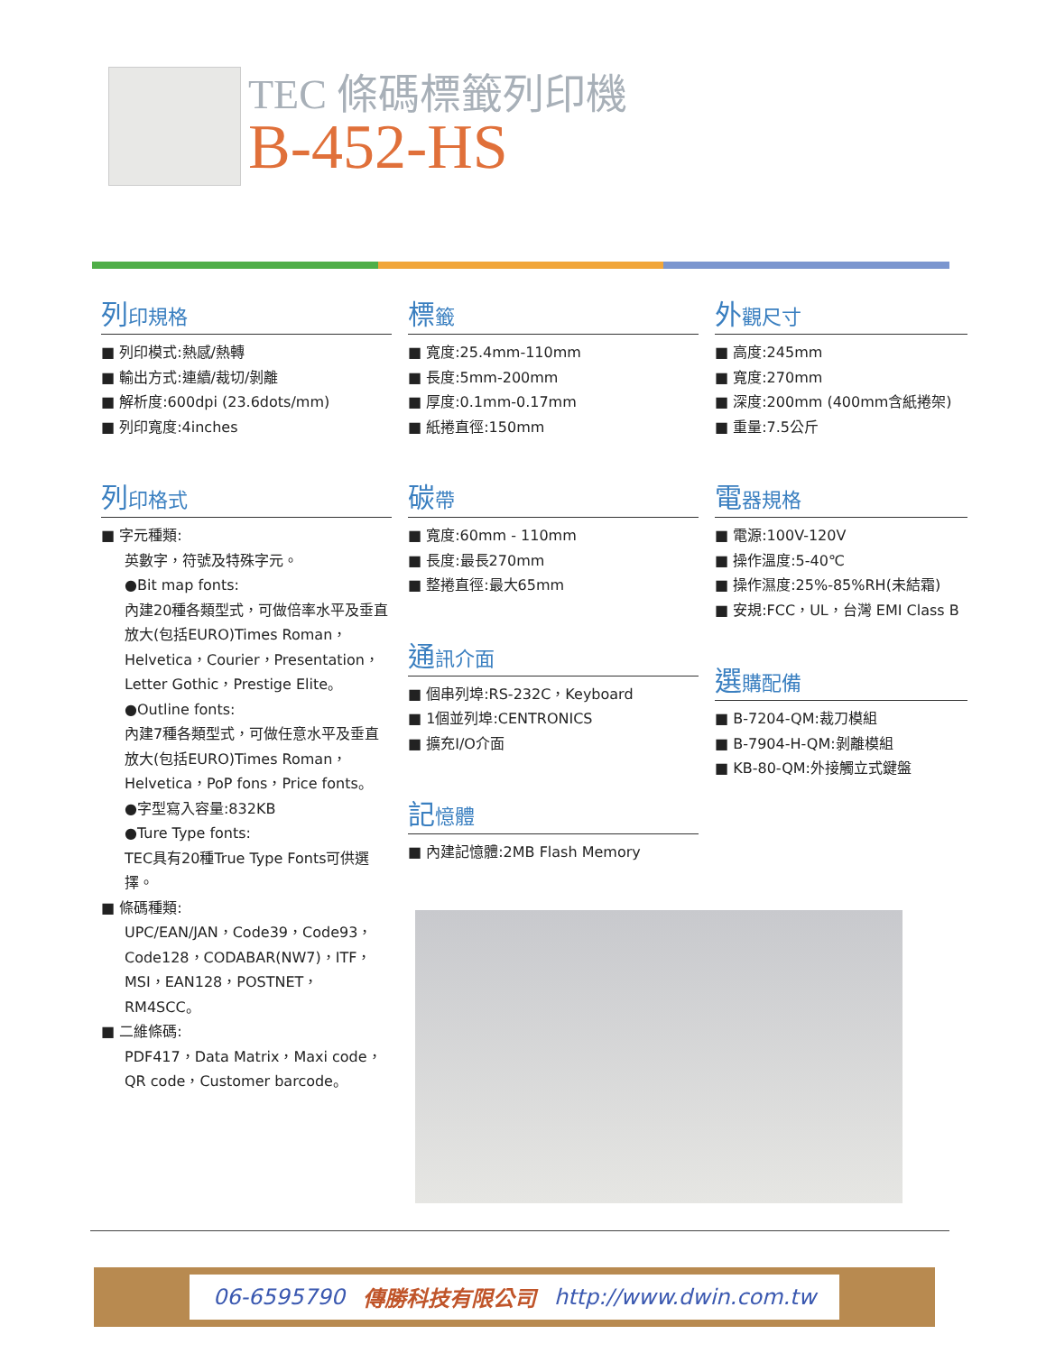TEC 條碼標籤列印機
B-452-HS
列印規格
■ 列印模式:熱感/熱轉
■ 輸出方式:連續/裁切/剝離
■ 解析度:600dpi (23.6dots/mm)
■ 列印寬度:4inches
列印格式
■ 字元種類:
英數字，符號及特殊字元。
●Bit map fonts:
內建20種各類型式，可做倍率水平及垂直放大(包括EURO)Times Roman，Helvetica，Courier，Presentation，Letter Gothic，Prestige Elite。
●Outline fonts:
內建7種各類型式，可做任意水平及垂直放大(包括EURO)Times Roman，Helvetica，PoP fons，Price fonts。
●字型寫入容量:832KB
●Ture Type fonts:
TEC具有20種True Type Fonts可供選擇。
■ 條碼種類:
UPC/EAN/JAN，Code39，Code93，Code128，CODABAR(NW7)，ITF，MSI，EAN128，POSTNET，RM4SCC。
■ 二維條碼:
PDF417，Data Matrix，Maxi code，QR code，Customer barcode。
標籤
■ 寬度:25.4mm-110mm
■ 長度:5mm-200mm
■ 厚度:0.1mm-0.17mm
■ 紙捲直徑:150mm
碳帶
■ 寬度:60mm - 110mm
■ 長度:最長270mm
■ 整捲直徑:最大65mm
通訊介面
■ 個串列埠:RS-232C，Keyboard
■ 1個並列埠:CENTRONICS
■ 擴充I/O介面
記憶體
■ 內建記憶體:2MB Flash Memory
外觀尺寸
■ 高度:245mm
■ 寬度:270mm
■ 深度:200mm (400mm含紙捲架)
■ 重量:7.5公斤
電器規格
■ 電源:100V-120V
■ 操作溫度:5-40℃
■ 操作濕度:25%-85%RH(未結霜)
■ 安規:FCC，UL，台灣 EMI Class B
選購配備
■ B-7204-QM:裁刀模組
■ B-7904-H-QM:剝離模組
■ KB-80-QM:外接觸立式鍵盤
06-6595790 傳勝科技有限公司 http://www.dwin.com.tw